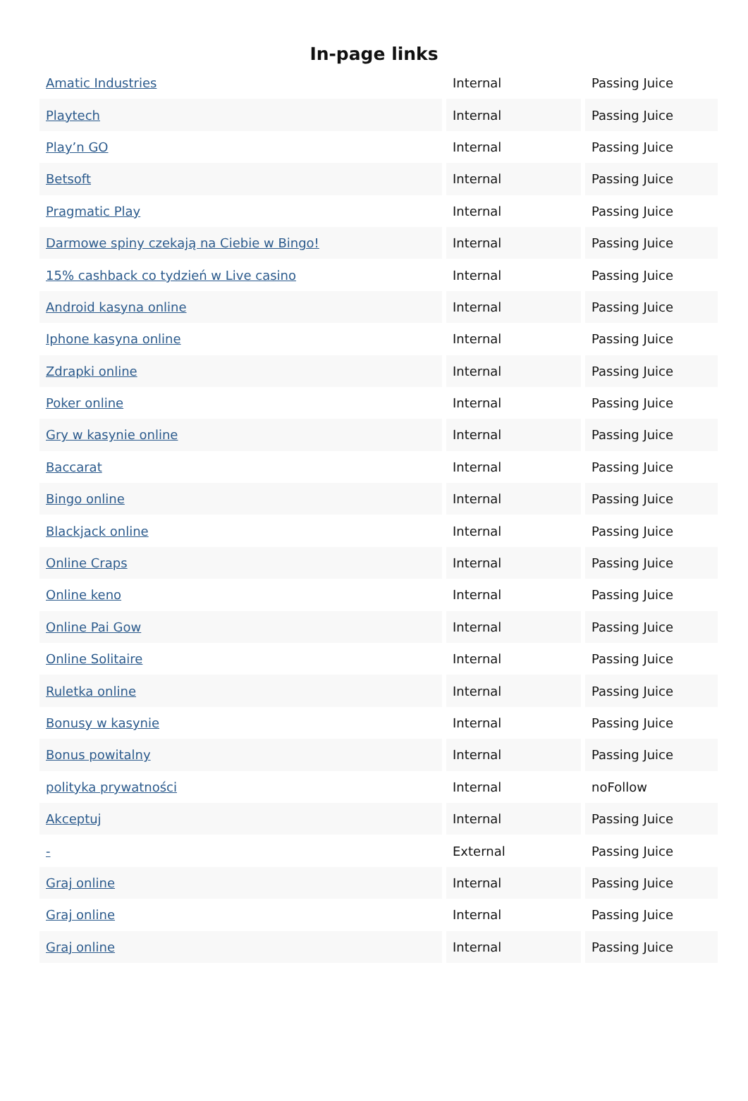In-page links
| Amatic Industries | Internal | Passing Juice |
| Playtech | Internal | Passing Juice |
| Play’n GO | Internal | Passing Juice |
| Betsoft | Internal | Passing Juice |
| Pragmatic Play | Internal | Passing Juice |
| Darmowe spiny czekają na Ciebie w Bingo! | Internal | Passing Juice |
| 15% cashback co tydzień w Live casino | Internal | Passing Juice |
| Android kasyna online | Internal | Passing Juice |
| Iphone kasyna online | Internal | Passing Juice |
| Zdrapki online | Internal | Passing Juice |
| Poker online | Internal | Passing Juice |
| Gry w kasynie online | Internal | Passing Juice |
| Baccarat | Internal | Passing Juice |
| Bingo online | Internal | Passing Juice |
| Blackjack online | Internal | Passing Juice |
| Online Craps | Internal | Passing Juice |
| Online keno | Internal | Passing Juice |
| Online Pai Gow | Internal | Passing Juice |
| Online Solitaire | Internal | Passing Juice |
| Ruletka online | Internal | Passing Juice |
| Bonusy w kasynie | Internal | Passing Juice |
| Bonus powitalny | Internal | Passing Juice |
| polityka prywatności | Internal | noFollow |
| Akceptuj | Internal | Passing Juice |
| - | External | Passing Juice |
| Graj online | Internal | Passing Juice |
| Graj online | Internal | Passing Juice |
| Graj online | Internal | Passing Juice |